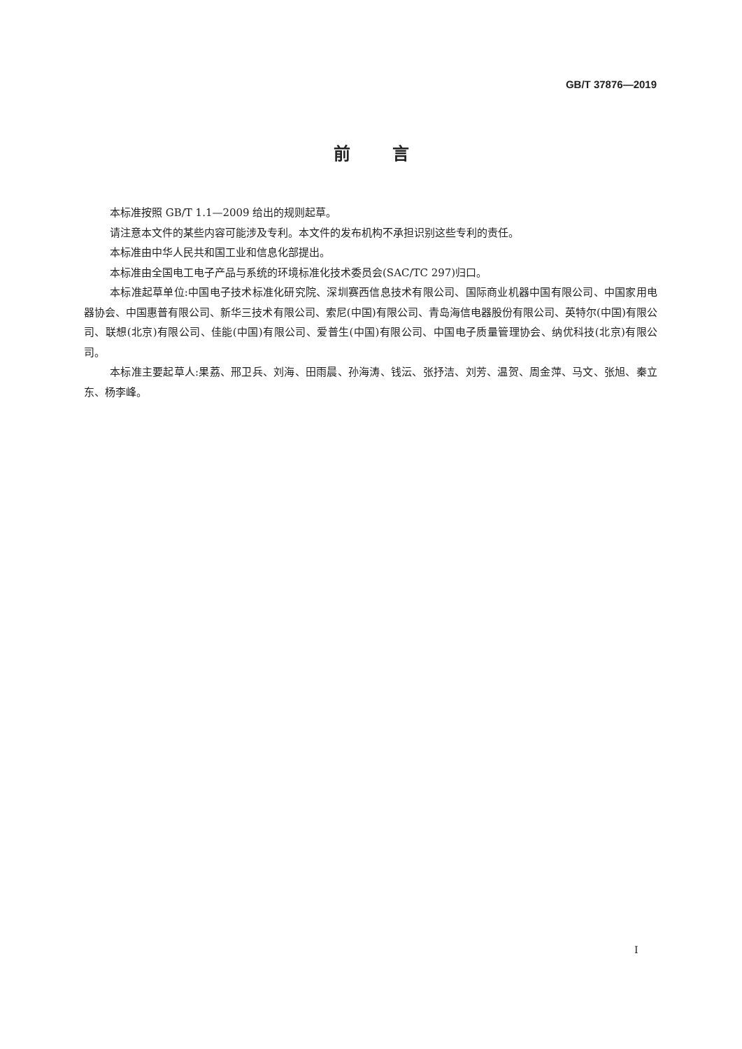GB/T 37876—2019
前言
本标准按照 GB/T 1.1—2009 给出的规则起草。
请注意本文件的某些内容可能涉及专利。本文件的发布机构不承担识别这些专利的责任。
本标准由中华人民共和国工业和信息化部提出。
本标准由全国电工电子产品与系统的环境标准化技术委员会(SAC/TC 297)归口。
本标准起草单位:中国电子技术标准化研究院、深圳赛西信息技术有限公司、国际商业机器中国有限公司、中国家用电器协会、中国惠普有限公司、新华三技术有限公司、索尼(中国)有限公司、青岛海信电器股份有限公司、英特尔(中国)有限公司、联想(北京)有限公司、佳能(中国)有限公司、爱普生(中国)有限公司、中国电子质量管理协会、纳优科技(北京)有限公司。
本标准主要起草人:果荔、邢卫兵、刘海、田雨晨、孙海涛、钱沄、张抒洁、刘芳、温贺、周金萍、马文、张旭、秦立东、杨李峰。
I